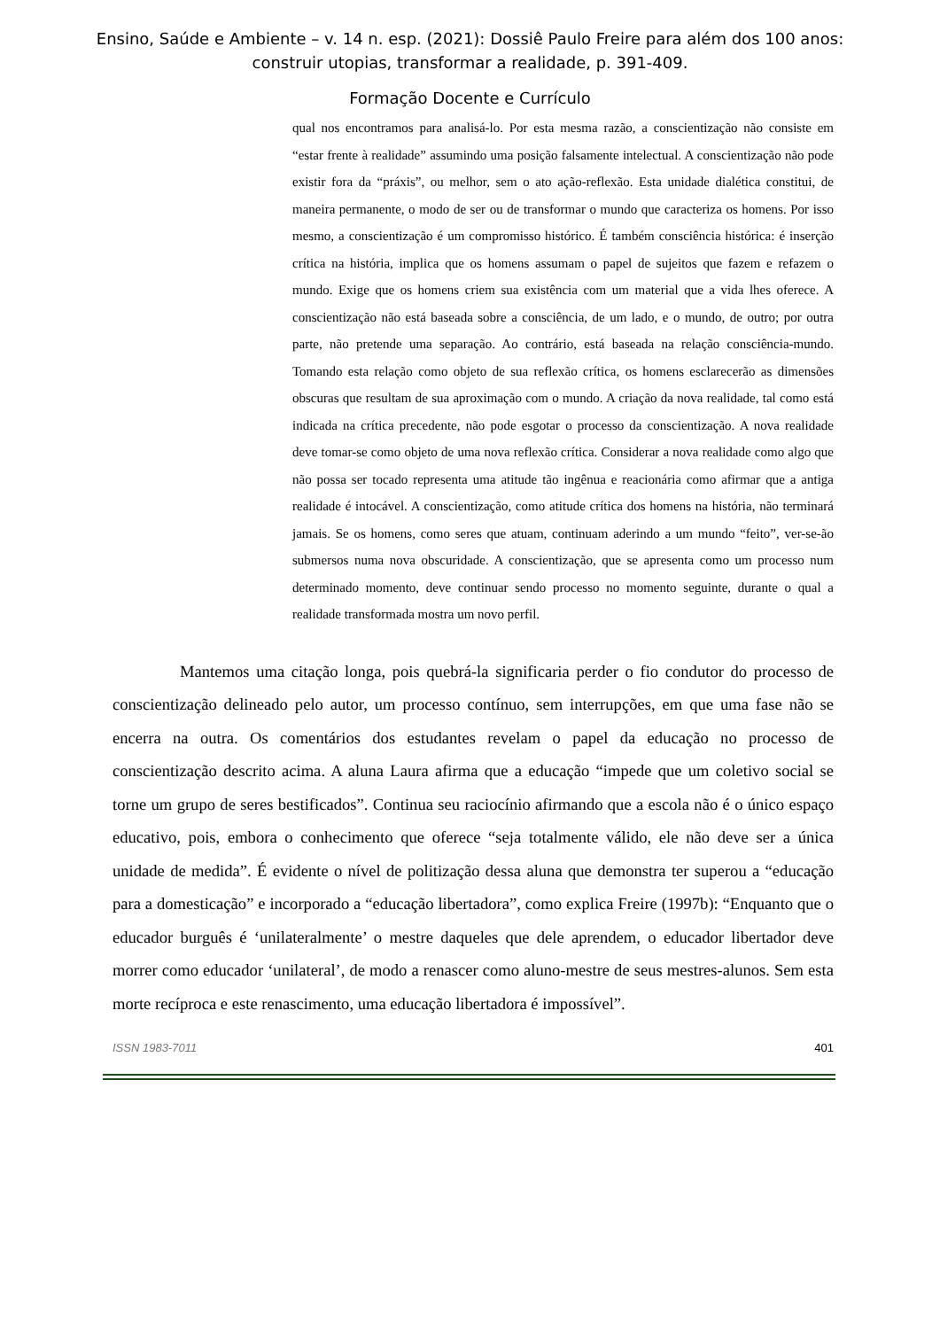Ensino, Saúde e Ambiente – v. 14 n. esp. (2021): Dossiê Paulo Freire para além dos 100 anos:
construir utopias, transformar a realidade, p. 391-409.
Formação Docente e Currículo
qual nos encontramos para analisá-lo. Por esta mesma razão, a conscientização não consiste em “estar frente à realidade” assumindo uma posição falsamente intelectual. A conscientização não pode existir fora da “práxis”, ou melhor, sem o ato ação-reflexão. Esta unidade dialética constitui, de maneira permanente, o modo de ser ou de transformar o mundo que caracteriza os homens. Por isso mesmo, a conscientização é um compromisso histórico. É também consciência histórica: é inserção crítica na história, implica que os homens assumam o papel de sujeitos que fazem e refazem o mundo. Exige que os homens criem sua existência com um material que a vida lhes oferece. A conscientização não está baseada sobre a consciência, de um lado, e o mundo, de outro; por outra parte, não pretende uma separação. Ao contrário, está baseada na relação consciência-mundo. Tomando esta relação como objeto de sua reflexão crítica, os homens esclarecerão as dimensões obscuras que resultam de sua aproximação com o mundo. A criação da nova realidade, tal como está indicada na crítica precedente, não pode esgotar o processo da conscientização. A nova realidade deve tomar-se como objeto de uma nova reflexão crítica. Considerar a nova realidade como algo que não possa ser tocado representa uma atitude tão ingênua e reacionária como afirmar que a antiga realidade é intocável. A conscientização, como atitude crítica dos homens na história, não terminará jamais. Se os homens, como seres que atuam, continuam aderindo a um mundo “feito”, ver-se-ão submersos numa nova obscuridade. A conscientização, que se apresenta como um processo num determinado momento, deve continuar sendo processo no momento seguinte, durante o qual a realidade transformada mostra um novo perfil.
Mantemos uma citação longa, pois quebrá-la significaria perder o fio condutor do processo de conscientização delineado pelo autor, um processo contínuo, sem interrupções, em que uma fase não se encerra na outra. Os comentários dos estudantes revelam o papel da educação no processo de conscientização descrito acima. A aluna Laura afirma que a educação “impede que um coletivo social se torne um grupo de seres bestificados”. Continua seu raciocínio afirmando que a escola não é o único espaço educativo, pois, embora o conhecimento que oferece “seja totalmente válido, ele não deve ser a única unidade de medida”. É evidente o nível de politização dessa aluna que demonstra ter superou a “educação para a domesticação” e incorporado a “educação libertadora”, como explica Freire (1997b): “Enquanto que o educador burguês é ‘unilateralmente’ o mestre daqueles que dele aprendem, o educador libertador deve morrer como educador ‘unilateral’, de modo a renascer como aluno-mestre de seus mestres-alunos. Sem esta morte recíproca e este renascimento, uma educação libertadora é impossível”.
ISSN 1983-7011 401